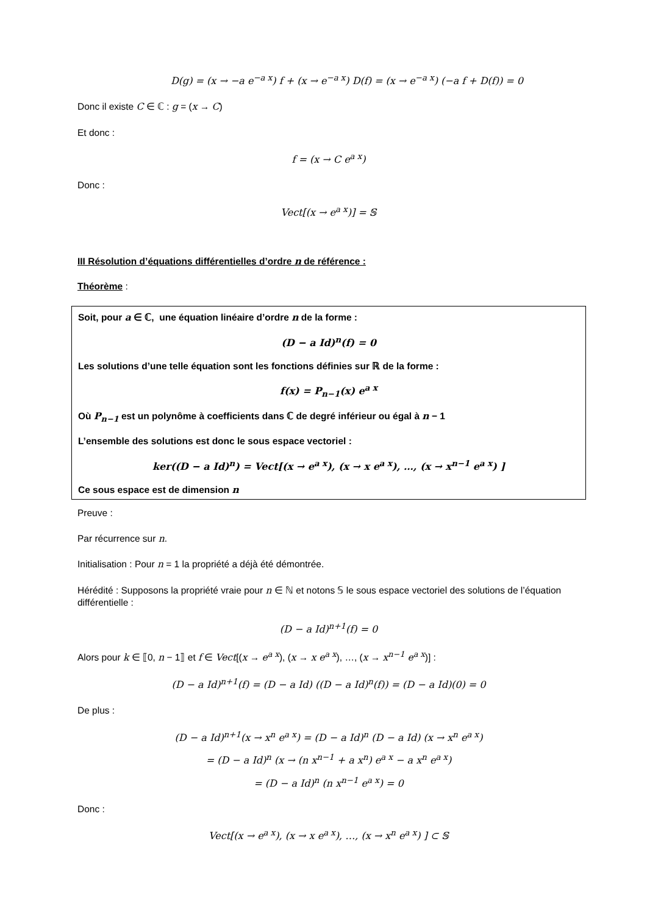D(g) = (x → −a e<sup>−a x</sup>) f + (x → e<sup>−a x</sup>) D(f) = (x → e<sup>−a x</sup>) (−a f + D(f)) = 0
Donc il existe C ∈ ℂ : g = (x → C)
Et donc :
f = (x → C e<sup>a x</sup>)
Donc :
Vect[(x → e<sup>a x</sup>)] = 𝕊
III Résolution d’équations différentielles d’ordre n de référence :
Théorème :
Soit, pour a ∈ ℂ, une équation linéaire d’ordre n de la forme :
(D − a Id)<sup>n</sup>(f) = 0
Les solutions d’une telle équation sont les fonctions définies sur ℝ de la forme :
f(x) = P<sub>n−1</sub>(x) e<sup>a x</sup>
Où P<sub>n−1</sub> est un polynôme à coefficients dans ℂ de degré inférieur ou égal à n − 1
L’ensemble des solutions est donc le sous espace vectoriel :
ker((D − a Id)<sup>n</sup>) = Vect[(x → e<sup>a x</sup>), (x → x e<sup>a x</sup>), …, (x → x<sup>n−1</sup> e<sup>a x</sup>) ]
Ce sous espace est de dimension n
Preuve :
Par récurrence sur n.
Initialisation : Pour n = 1 la propriété a déjà été démontrée.
Hérédité : Supposons la propriété vraie pour n ∈ ℕ et notons 𝕊 le sous espace vectoriel des solutions de l’équation différentielle :
(D − a Id)<sup>n+1</sup>(f) = 0
Alors pour k ∈ ⟦0, n − 1⟧ et f ∈ Vect[(x → e<sup>a x</sup>), (x → x e<sup>a x</sup>), …, (x → x<sup>n−1</sup> e<sup>a x</sup>)] :
(D − a Id)<sup>n+1</sup>(f) = (D − a Id) ((D − a Id)<sup>n</sup>(f)) = (D − a Id)(0) = 0
De plus :
(D − a Id)<sup>n+1</sup>(x → x<sup>n</sup> e<sup>a x</sup>) = (D − a Id)<sup>n</sup> (D − a Id) (x → x<sup>n</sup> e<sup>a x</sup>)
= (D − a Id)<sup>n</sup> (x → (n x<sup>n−1</sup> + a x<sup>n</sup>) e<sup>a x</sup> − a x<sup>n</sup> e<sup>a x</sup>)
= (D − a Id)<sup>n</sup> (n x<sup>n−1</sup> e<sup>a x</sup>) = 0
Donc :
Vect[(x → e<sup>a x</sup>), (x → x e<sup>a x</sup>), …, (x → x<sup>n</sup> e<sup>a x</sup>) ] ⊂ 𝕊